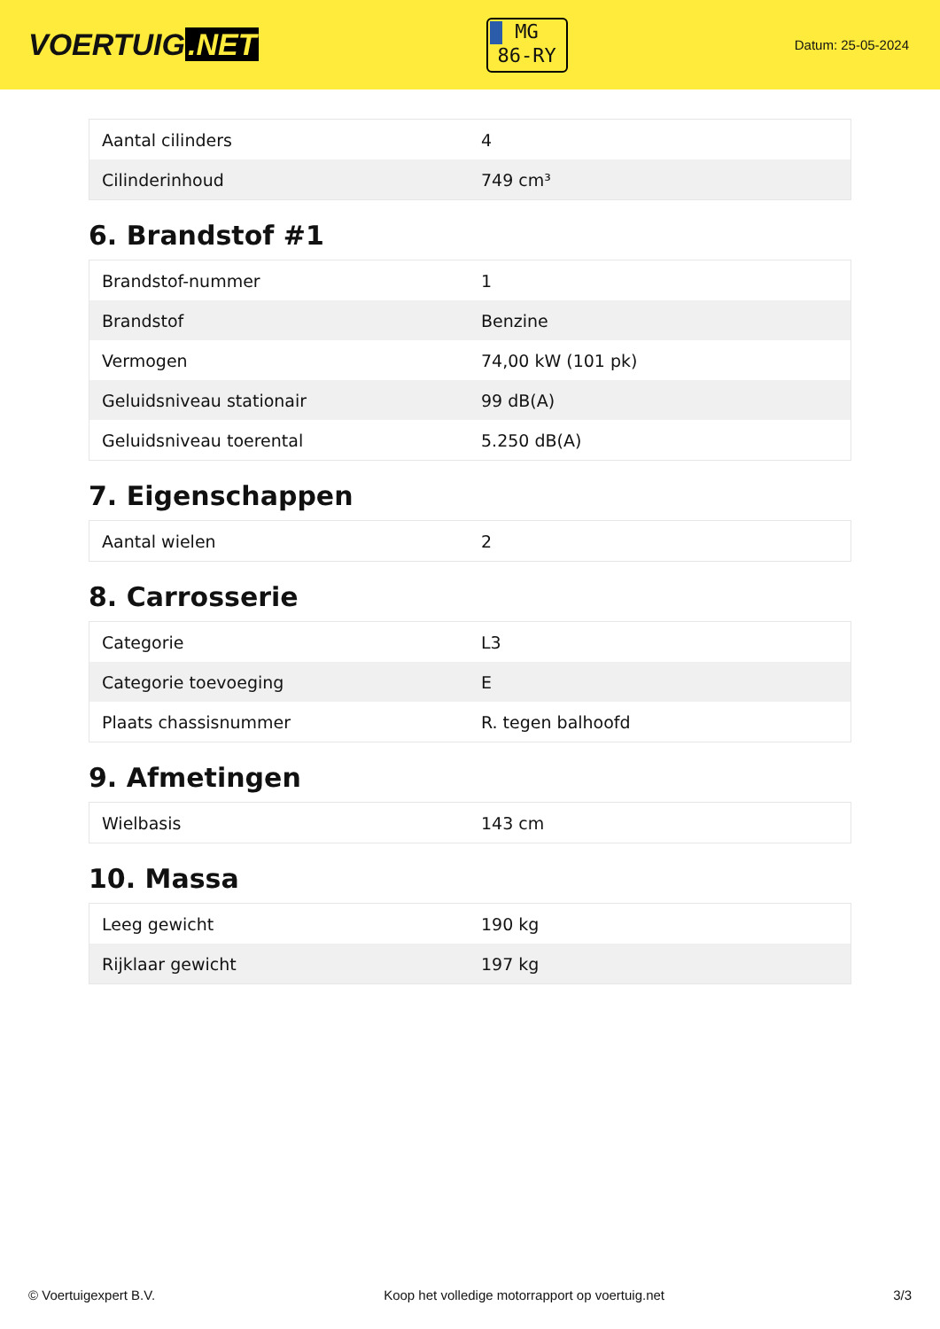VOERTUIG.NET
MG
86-RY
Datum: 25-05-2024
| Aantal cilinders | 4 |
| Cilinderinhoud | 749 cm³ |
6. Brandstof #1
| Brandstof-nummer | 1 |
| Brandstof | Benzine |
| Vermogen | 74,00 kW (101 pk) |
| Geluidsniveau stationair | 99 dB(A) |
| Geluidsniveau toerental | 5.250 dB(A) |
7. Eigenschappen
| Aantal wielen | 2 |
8. Carrosserie
| Categorie | L3 |
| Categorie toevoeging | E |
| Plaats chassisnummer | R. tegen balhoofd |
9. Afmetingen
| Wielbasis | 143 cm |
10. Massa
| Leeg gewicht | 190 kg |
| Rijklaar gewicht | 197 kg |
© Voertuigexpert B.V. Koop het volledige motorrapport op voertuig.net 3/3